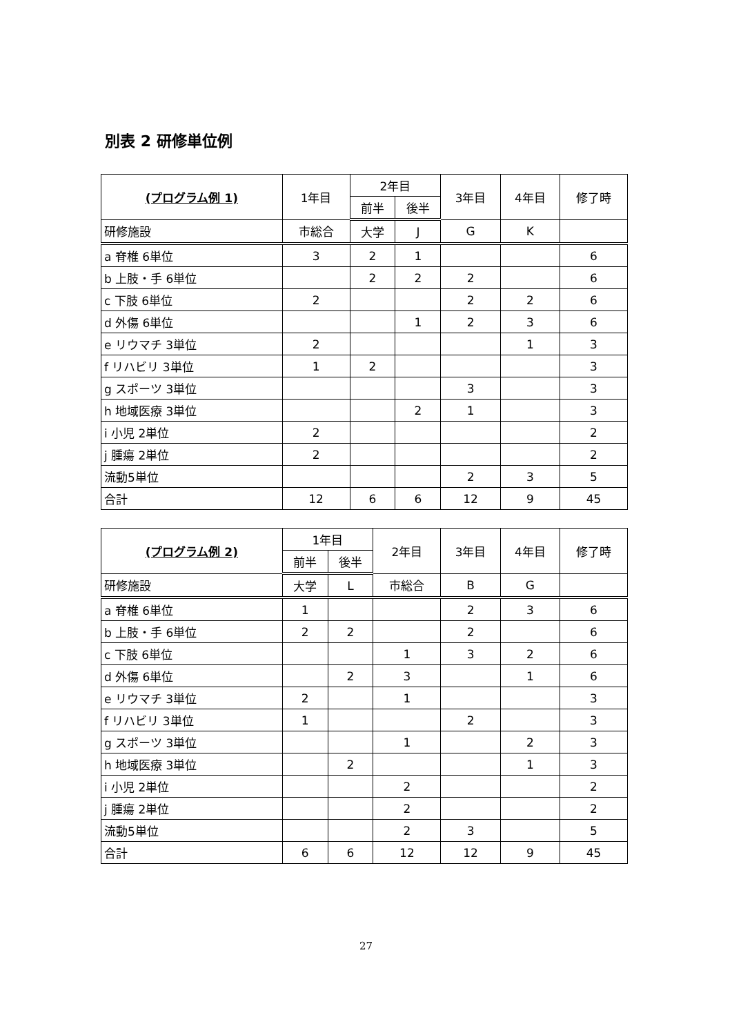別表 2 研修単位例
| (プログラム例 1) | 1年目 | 2年目 | | 3年目 | 4年目 | 修了時 |
| --- | --- | --- | --- | --- | --- | --- |
| | | 前半 | 後半 | | | |
| 研修施設 | 市総合 | 大学 | J | G | K | |
| a 脊椎 6単位 | 3 | 2 | 1 | | | 6 |
| b 上肢・手 6単位 | | 2 | 2 | 2 | | 6 |
| c 下肢 6単位 | 2 | | | 2 | 2 | 6 |
| d 外傷 6単位 | | | 1 | 2 | 3 | 6 |
| e リウマチ 3単位 | 2 | | | | 1 | 3 |
| f リハビリ 3単位 | 1 | 2 | | | | 3 |
| g スポーツ 3単位 | | | | 3 | | 3 |
| h 地域医療 3単位 | | | 2 | 1 | | 3 |
| i 小児 2単位 | 2 | | | | | 2 |
| j 腫瘍 2単位 | 2 | | | | | 2 |
| 流動5単位 | | | | 2 | 3 | 5 |
| 合計 | 12 | 6 | 6 | 12 | 9 | 45 |
| (プログラム例 2) | 1年目 | | 2年目 | 3年目 | 4年目 | 修了時 |
| --- | --- | --- | --- | --- | --- | --- |
| | 前半 | 後半 | | | | |
| 研修施設 | 大学 | L | 市総合 | B | G | |
| a 脊椎 6単位 | 1 | | | 2 | 3 | 6 |
| b 上肢・手 6単位 | 2 | 2 | | 2 | | 6 |
| c 下肢 6単位 | | | 1 | 3 | 2 | 6 |
| d 外傷 6単位 | | 2 | 3 | | 1 | 6 |
| e リウマチ 3単位 | 2 | | 1 | | | 3 |
| f リハビリ 3単位 | 1 | | | 2 | | 3 |
| g スポーツ 3単位 | | | 1 | | 2 | 3 |
| h 地域医療 3単位 | | 2 | | | 1 | 3 |
| i 小児 2単位 | | | 2 | | | 2 |
| j 腫瘍 2単位 | | | 2 | | | 2 |
| 流動5単位 | | | 2 | 3 | | 5 |
| 合計 | 6 | 6 | 12 | 12 | 9 | 45 |
27